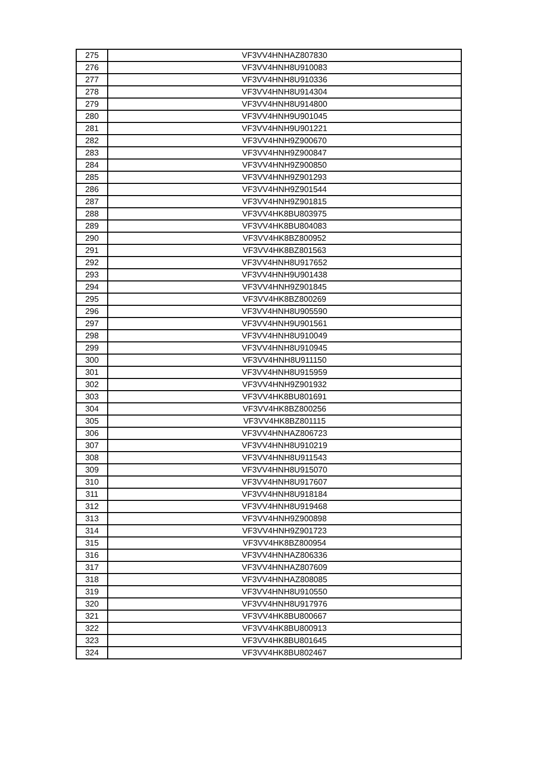| 275 | VF3VV4HNHAZ807830 |
| 276 | VF3VV4HNH8U910083 |
| 277 | VF3VV4HNH8U910336 |
| 278 | VF3VV4HNH8U914304 |
| 279 | VF3VV4HNH8U914800 |
| 280 | VF3VV4HNH9U901045 |
| 281 | VF3VV4HNH9U901221 |
| 282 | VF3VV4HNH9Z900670 |
| 283 | VF3VV4HNH9Z900847 |
| 284 | VF3VV4HNH9Z900850 |
| 285 | VF3VV4HNH9Z901293 |
| 286 | VF3VV4HNH9Z901544 |
| 287 | VF3VV4HNH9Z901815 |
| 288 | VF3VV4HK8BU803975 |
| 289 | VF3VV4HK8BU804083 |
| 290 | VF3VV4HK8BZ800952 |
| 291 | VF3VV4HK8BZ801563 |
| 292 | VF3VV4HNH8U917652 |
| 293 | VF3VV4HNH9U901438 |
| 294 | VF3VV4HNH9Z901845 |
| 295 | VF3VV4HK8BZ800269 |
| 296 | VF3VV4HNH8U905590 |
| 297 | VF3VV4HNH9U901561 |
| 298 | VF3VV4HNH8U910049 |
| 299 | VF3VV4HNH8U910945 |
| 300 | VF3VV4HNH8U911150 |
| 301 | VF3VV4HNH8U915959 |
| 302 | VF3VV4HNH9Z901932 |
| 303 | VF3VV4HK8BU801691 |
| 304 | VF3VV4HK8BZ800256 |
| 305 | VF3VV4HK8BZ801115 |
| 306 | VF3VV4HNHAZ806723 |
| 307 | VF3VV4HNH8U910219 |
| 308 | VF3VV4HNH8U911543 |
| 309 | VF3VV4HNH8U915070 |
| 310 | VF3VV4HNH8U917607 |
| 311 | VF3VV4HNH8U918184 |
| 312 | VF3VV4HNH8U919468 |
| 313 | VF3VV4HNH9Z900898 |
| 314 | VF3VV4HNH9Z901723 |
| 315 | VF3VV4HK8BZ800954 |
| 316 | VF3VV4HNHAZ806336 |
| 317 | VF3VV4HNHAZ807609 |
| 318 | VF3VV4HNHAZ808085 |
| 319 | VF3VV4HNH8U910550 |
| 320 | VF3VV4HNH8U917976 |
| 321 | VF3VV4HK8BU800667 |
| 322 | VF3VV4HK8BU800913 |
| 323 | VF3VV4HK8BU801645 |
| 324 | VF3VV4HK8BU802467 |